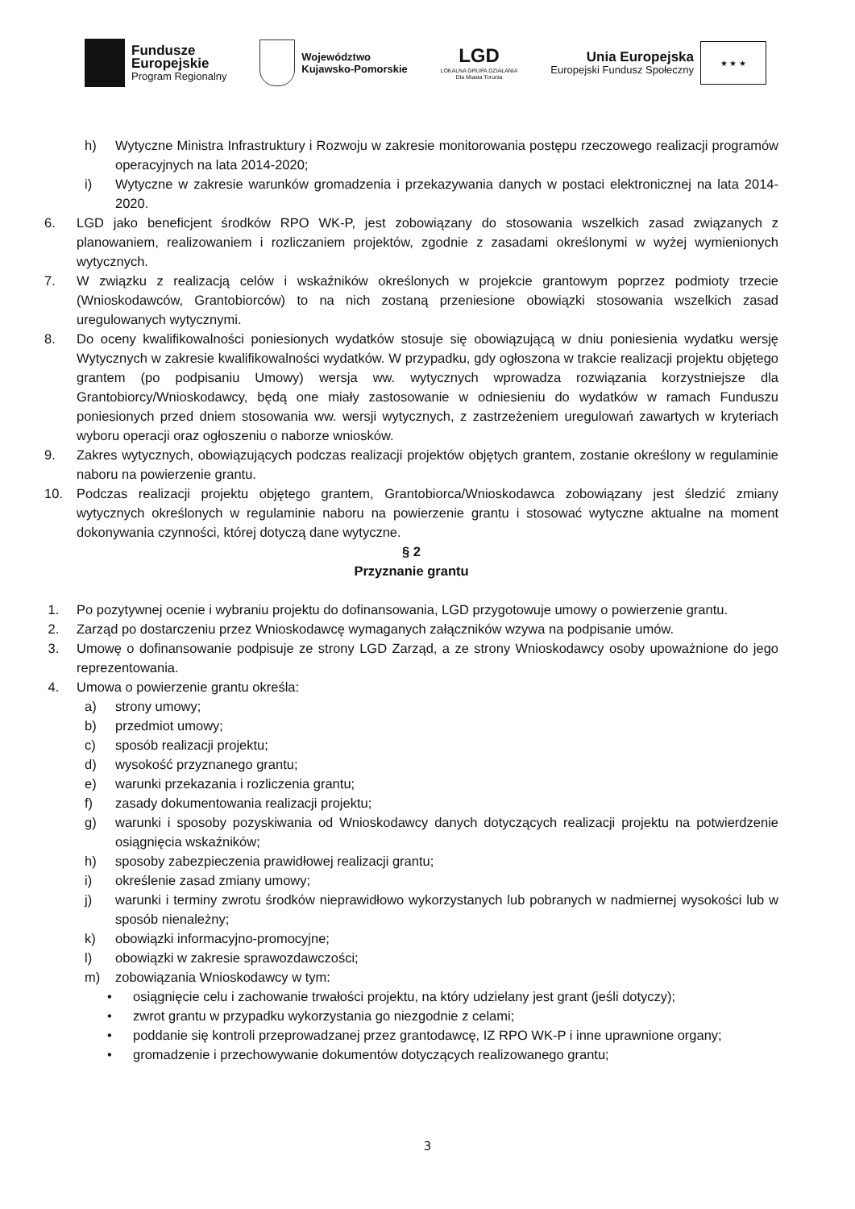Fundusze
Europejskie
Program Regionalny
Województwo
Kujawsko-Pomorskie
LGD
LOKALNA GRUPA DZIAŁANIA
Dla Miasta Torunia
Unia Europejska
Europejski Fundusz Społeczny
★ ★ ★
h) Wytyczne Ministra Infrastruktury i Rozwoju w zakresie monitorowania postępu rzeczowego realizacji programów operacyjnych na lata 2014-2020;
i) Wytyczne w zakresie warunków gromadzenia i przekazywania danych w postaci elektronicznej na lata 2014-2020.
6. LGD jako beneficjent środków RPO WK-P, jest zobowiązany do stosowania wszelkich zasad związanych z planowaniem, realizowaniem i rozliczaniem projektów, zgodnie z zasadami określonymi w wyżej wymienionych wytycznych.
7. W związku z realizacją celów i wskaźników określonych w projekcie grantowym poprzez podmioty trzecie (Wnioskodawców, Grantobiorców) to na nich zostaną przeniesione obowiązki stosowania wszelkich zasad uregulowanych wytycznymi.
8. Do oceny kwalifikowalności poniesionych wydatków stosuje się obowiązującą w dniu poniesienia wydatku wersję Wytycznych w zakresie kwalifikowalności wydatków. W przypadku, gdy ogłoszona w trakcie realizacji projektu objętego grantem (po podpisaniu Umowy) wersja ww. wytycznych wprowadza rozwiązania korzystniejsze dla Grantobiorcy/Wnioskodawcy, będą one miały zastosowanie w odniesieniu do wydatków w ramach Funduszu poniesionych przed dniem stosowania ww. wersji wytycznych, z zastrzeżeniem uregulowań zawartych w kryteriach wyboru operacji oraz ogłoszeniu o naborze wniosków.
9. Zakres wytycznych, obowiązujących podczas realizacji projektów objętych grantem, zostanie określony w regulaminie naboru na powierzenie grantu.
10. Podczas realizacji projektu objętego grantem, Grantobiorca/Wnioskodawca zobowiązany jest śledzić zmiany wytycznych określonych w regulaminie naboru na powierzenie grantu i stosować wytyczne aktualne na moment dokonywania czynności, której dotyczą dane wytyczne.
§ 2
Przyznanie grantu
1. Po pozytywnej ocenie i wybraniu projektu do dofinansowania, LGD przygotowuje umowy o powierzenie grantu.
2. Zarząd po dostarczeniu przez Wnioskodawcę wymaganych załączników wzywa na podpisanie umów.
3. Umowę o dofinansowanie podpisuje ze strony LGD Zarząd, a ze strony Wnioskodawcy osoby upoważnione do jego reprezentowania.
4. Umowa o powierzenie grantu określa:
a) strony umowy;
b) przedmiot umowy;
c) sposób realizacji projektu;
d) wysokość przyznanego grantu;
e) warunki przekazania i rozliczenia grantu;
f) zasady dokumentowania realizacji projektu;
g) warunki i sposoby pozyskiwania od Wnioskodawcy danych dotyczących realizacji projektu na potwierdzenie osiągnięcia wskaźników;
h) sposoby zabezpieczenia prawidłowej realizacji grantu;
i) określenie zasad zmiany umowy;
j) warunki i terminy zwrotu środków nieprawidłowo wykorzystanych lub pobranych w nadmiernej wysokości lub w sposób nienależny;
k) obowiązki informacyjno-promocyjne;
l) obowiązki w zakresie sprawozdawczości;
m) zobowiązania Wnioskodawcy w tym:
• osiągnięcie celu i zachowanie trwałości projektu, na który udzielany jest grant (jeśli dotyczy);
• zwrot grantu w przypadku wykorzystania go niezgodnie z celami;
• poddanie się kontroli przeprowadzanej przez grantodawcę, IZ RPO WK-P i inne uprawnione organy;
• gromadzenie i przechowywanie dokumentów dotyczących realizowanego grantu;
3